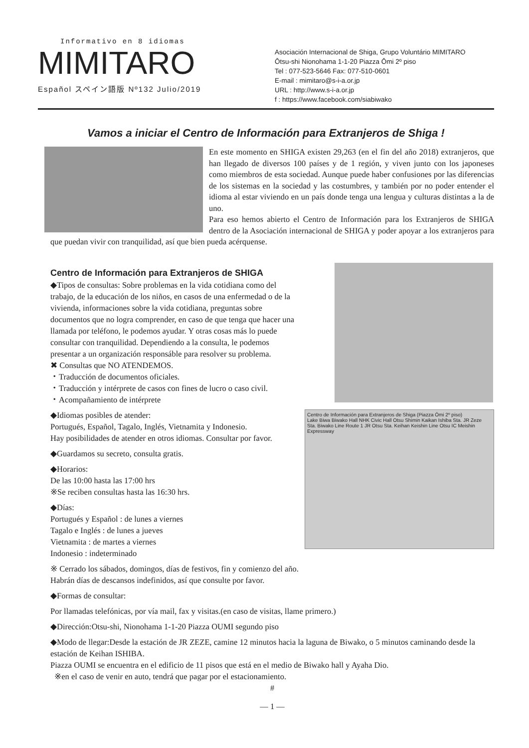Informativo en 8 idiomas
MIMITARO
Español スペイン語版 Nº132 Julio/2019
Asociación Internacional de Shiga, Grupo Voluntário MIMITARO
Ōtsu-shi Nionohama 1-1-20 Piazza Ōmi 2º piso
Tel : 077-523-5646 Fax: 077-510-0601
E-mail : mimitaro@s-i-a.or.jp
URL : http://www.s-i-a.or.jp
f : https://www.facebook.com/siabiwako
Vamos a iniciar el Centro de Información para Extranjeros de Shiga !
En este momento en SHIGA existen 29,263 (en el fin del año 2018) extranjeros, que han llegado de diversos 100 países y de 1 región, y viven junto con los japoneses como miembros de esta sociedad. Aunque puede haber confusiones por las diferencias de los sistemas en la sociedad y las costumbres, y también por no poder entender el idioma al estar viviendo en un país donde tenga una lengua y culturas distintas a la de uno.
Para eso hemos abierto el Centro de Información para los Extranjeros de SHIGA dentro de la Asociación internacional de SHIGA y poder apoyar a los extranjeros para que puedan vivir con tranquilidad, así que bien pueda acérquense.
Centro de Información para Extranjeros de Shiga (Piazza Ōmi 2º piso)
Lake Biwa Biwako Hall NHK Civic Hall Otsu Shimin Kaikan Ishiba Sta. JR Zeze Sta. Biwako Line Route 1 JR Otsu Sta. Keihan Keishin Line Otsu IC Meishin Expressway
Centro de Información para Extranjeros de SHIGA
◆Tipos de consultas: Sobre problemas en la vida cotidiana como del trabajo, de la educación de los niños, en casos de una enfermedad o de la vivienda, informaciones sobre la vida cotidiana, preguntas sobre documentos que no logra comprender, en caso de que tenga que hacer una llamada por teléfono, le podemos ayudar. Y otras cosas más lo puede consultar con tranquilidad. Dependiendo a la consulta, le podemos presentar a un organización responsáble para resolver su problema.
✖ Consultas que NO ATENDEMOS.
・Traducción de documentos oficiales.
・Traducción y intérprete de casos con fines de lucro o caso civil.
・Acompañamiento de intérprete
◆Idiomas posibles de atender:
Portugués, Español, Tagalo, Inglés, Vietnamita y Indonesio.
Hay posibilidades de atender en otros idiomas. Consultar por favor.
◆Guardamos su secreto, consulta gratis.
◆Horarios:
De las 10:00 hasta las 17:00 hrs
※Se reciben consultas hasta las 16:30 hrs.
◆Días:
Portugués y Español : de lunes a viernes
Tagalo e Inglés : de lunes a jueves
Vietnamita : de martes a viernes
Indonesio : indeterminado
※ Cerrado los sábados, domingos, días de festivos, fin y comienzo del año.
Habrán días de descansos indefinidos, así que consulte por favor.
◆Formas de consultar:
Por llamadas telefónicas, por vía mail, fax y visitas.(en caso de visitas, llame primero.)
◆Dirección:Otsu-shi, Nionohama 1-1-20 Piazza OUMI segundo piso
◆Modo de llegar:Desde la estación de JR ZEZE, camine 12 minutos hacia la laguna de Biwako, o 5 minutos caminando desde la estación de Keihan ISHIBA.
Piazza OUMI se encuentra en el edificio de 11 pisos que está en el medio de Biwako hall y Ayaha Dio.
※en el caso de venir en auto, tendrá que pagar por el estacionamiento.
#
— 1 —